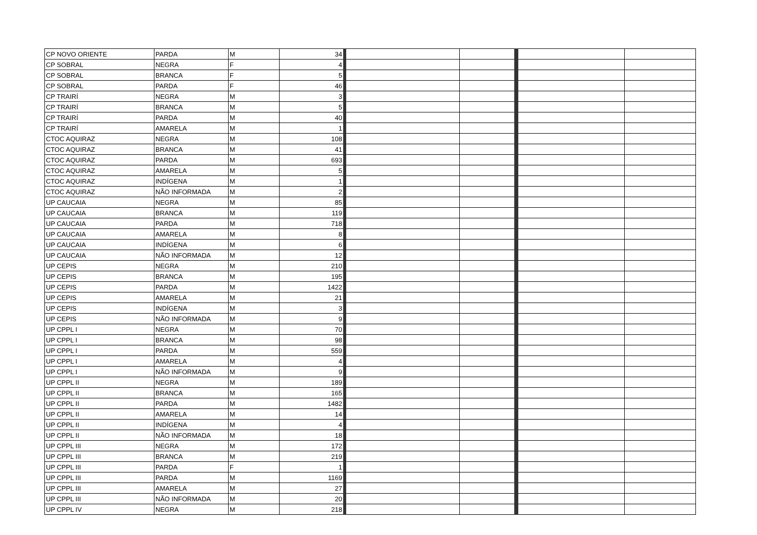| CP NOVO ORIENTE | PARDA | M | 34 | | | | |
| CP SOBRAL | NEGRA | F | 4 | | | | |
| CP SOBRAL | BRANCA | F | 5 | | | | |
| CP SOBRAL | PARDA | F | 46 | | | | |
| CP TRAIRÍ | NEGRA | M | 3 | | | | |
| CP TRAIRÍ | BRANCA | M | 5 | | | | |
| CP TRAIRÍ | PARDA | M | 40 | | | | |
| CP TRAIRÍ | AMARELA | M | 1 | | | | |
| CTOC AQUIRAZ | NEGRA | M | 108 | | | | |
| CTOC AQUIRAZ | BRANCA | M | 41 | | | | |
| CTOC AQUIRAZ | PARDA | M | 693 | | | | |
| CTOC AQUIRAZ | AMARELA | M | 5 | | | | |
| CTOC AQUIRAZ | INDÍGENA | M | 1 | | | | |
| CTOC AQUIRAZ | NÃO INFORMADA | M | 2 | | | | |
| UP CAUCAIA | NEGRA | M | 85 | | | | |
| UP CAUCAIA | BRANCA | M | 119 | | | | |
| UP CAUCAIA | PARDA | M | 718 | | | | |
| UP CAUCAIA | AMARELA | M | 8 | | | | |
| UP CAUCAIA | INDÍGENA | M | 6 | | | | |
| UP CAUCAIA | NÃO INFORMADA | M | 12 | | | | |
| UP CEPIS | NEGRA | M | 210 | | | | |
| UP CEPIS | BRANCA | M | 195 | | | | |
| UP CEPIS | PARDA | M | 1422 | | | | |
| UP CEPIS | AMARELA | M | 21 | | | | |
| UP CEPIS | INDÍGENA | M | 3 | | | | |
| UP CEPIS | NÃO INFORMADA | M | 9 | | | | |
| UP CPPL I | NEGRA | M | 70 | | | | |
| UP CPPL I | BRANCA | M | 98 | | | | |
| UP CPPL I | PARDA | M | 559 | | | | |
| UP CPPL I | AMARELA | M | 4 | | | | |
| UP CPPL I | NÃO INFORMADA | M | 9 | | | | |
| UP CPPL II | NEGRA | M | 189 | | | | |
| UP CPPL II | BRANCA | M | 165 | | | | |
| UP CPPL II | PARDA | M | 1482 | | | | |
| UP CPPL II | AMARELA | M | 14 | | | | |
| UP CPPL II | INDÍGENA | M | 4 | | | | |
| UP CPPL II | NÃO INFORMADA | M | 18 | | | | |
| UP CPPL III | NEGRA | M | 172 | | | | |
| UP CPPL III | BRANCA | M | 219 | | | | |
| UP CPPL III | PARDA | F | 1 | | | | |
| UP CPPL III | PARDA | M | 1169 | | | | |
| UP CPPL III | AMARELA | M | 27 | | | | |
| UP CPPL III | NÃO INFORMADA | M | 20 | | | | |
| UP CPPL IV | NEGRA | M | 218 | | | | |